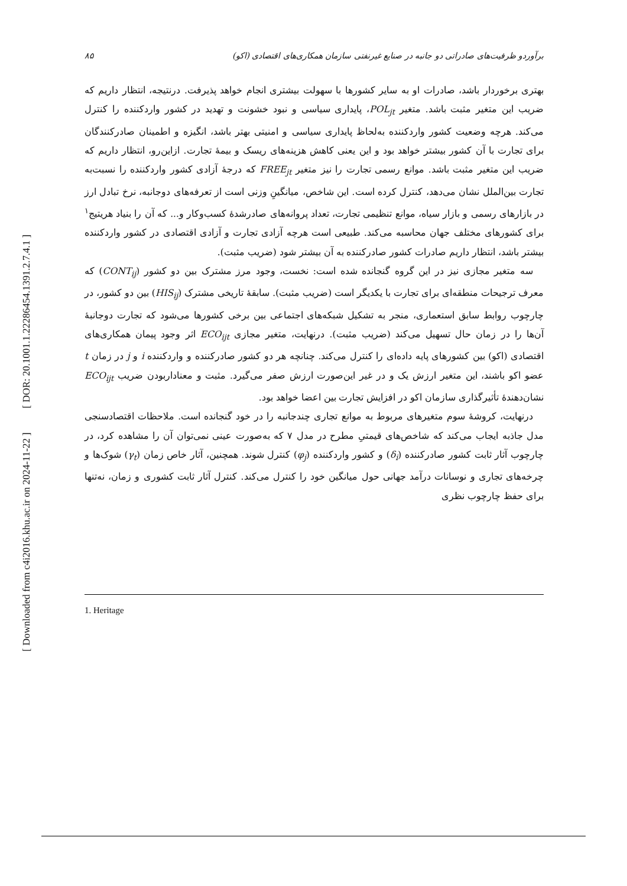[ DOR: 20.1001.1.22286454.1391.2.7.4.1 ]
[ Downloaded from c4i2016.khu.ac.ir on 2024-11-22 ]
برآوردو ظرفیت‌های صادراتی دو جانبه در صنایع غیرنفتی سازمان همکاری‌های اقتصادی (اکو) ۸۵
بهتری برخوردار باشد، صادرات او به سایر کشورها با سهولت بیشتری انجام خواهد پذیرفت. درنتیجه، انتظار داریم که ضریب این متغیر مثبت باشد. متغیر POL<sub>jt</sub>، پایداری سیاسی و نبود خشونت و تهدید در کشور واردکننده را کنترل می‌کند. هرچه وضعیت کشور واردکننده به‌لحاظ پایداری سیاسی و امنیتی بهتر باشد، انگیزه و اطمینان صادرکنندگان برای تجارت با آن کشور بیشتر خواهد بود و این یعنی کاهش هزینه‌های ریسک و بیمهٔ تجارت. ازاین‌رو، انتظار داریم که ضریب این متغیر مثبت باشد. موانع رسمی تجارت را نیز متغیر FREE<sub>jt</sub> که درجهٔ آزادی کشور واردکننده را نسبت‌به تجارت بین‌الملل نشان می‌دهد، کنترل کرده است. این شاخص، میانگینِ وزنی است از تعرفه‌های دوجانبه، نرخ تبادل ارز در بازارهای رسمی و بازار سیاه، موانع تنظیمی تجارت، تعداد پروانه‌های صادرشدهٔ کسب‌وکار و... که آن را بنیاد هریتیج<sup>۱</sup> برای کشورهای مختلف جهان محاسبه می‌کند. طبیعی است هرچه آزادی تجارت و آزادی اقتصادی در کشور واردکننده بیشتر باشد، انتظار داریم صادرات کشور صادرکننده به آن بیشتر شود (ضریب مثبت).
سه متغیر مجازی نیز در این گروه گنجانده شده است: نخست، وجود مرز مشترک بین دو کشور (CONT<sub>ij</sub>) که معرف ترجیحات منطقه‌ای برای تجارت با یکدیگر است (ضریب مثبت). سابقهٔ تاریخی مشترک (HIS<sub>ij</sub>) بین دو کشور، در چارچوب روابط سابق استعماری، منجر به تشکیل شبکه‌های اجتماعی بین برخی کشورها می‌شود که تجارت دوجانبهٔ آن‌ها را در زمان حال تسهیل می‌کند (ضریب مثبت). درنهایت، متغیر مجازی ECO<sub>ijt</sub> اثر وجود پیمان همکاری‌های اقتصادی (اکو) بین کشورهای پایه داده‌ای را کنترل می‌کند. چنانچه هر دو کشور صادرکننده و واردکننده i و j در زمان t عضو اکو باشند، این متغیر ارزش یک و در غیر این‌صورت ارزش صفر می‌گیرد. مثبت و معنادار‌بودن ضریب ECO<sub>ijt</sub> نشان‌دهندهٔ تأثیرگذاری سازمان اکو در افزایش تجارت بین اعضا خواهد بود.
درنهایت، کروشهٔ سوم متغیرهای مربوط به موانع تجاری چندجانبه را در خود گنجانده است. ملاحظات اقتصادسنجی مدل جاذبه ایجاب می‌کند که شاخص‌های قیمتیِ مطرح در مدل ۷ که به‌صورت عینی نمی‌توان آن را مشاهده کرد، در چارچوب آثار ثابت کشور صادرکننده (δ<sub>i</sub>) و کشور واردکننده (φ<sub>j</sub>) کنترل شوند. همچنین، آثار خاص زمان (γ<sub>t</sub>) شوک‌ها و چرخه‌های تجاری و نوسانات درآمد جهانی حول میانگین خود را کنترل می‌کند. کنترل آثار ثابت کشوری و زمان، نه‌تنها برای حفظ چارچوب نظری
1. Heritage